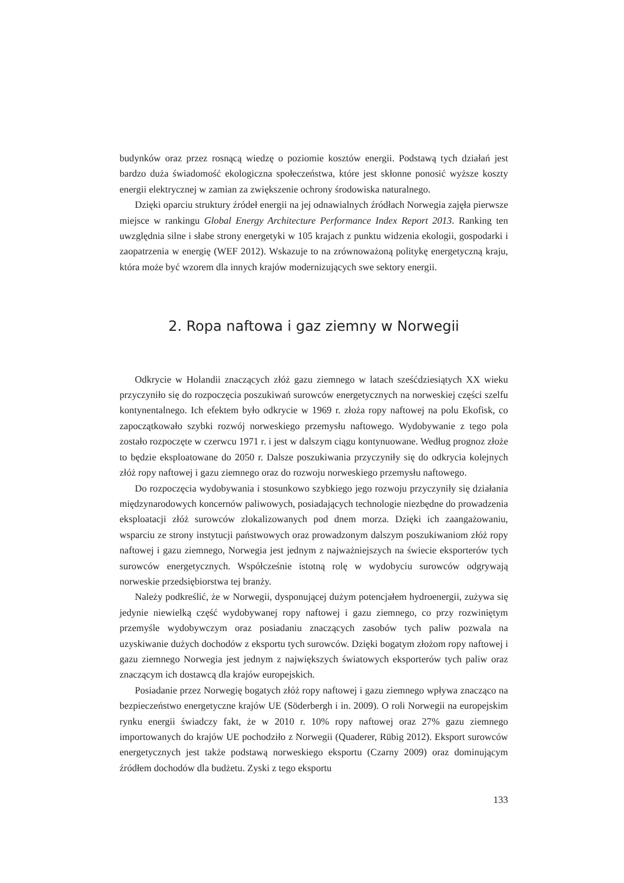budynków oraz przez rosnącą wiedzę o poziomie kosztów energii. Podstawą tych działań jest bardzo duża świadomość ekologiczna społeczeństwa, które jest skłonne ponosić wyższe koszty energii elektrycznej w zamian za zwiększenie ochrony środowiska naturalnego.
Dzięki oparciu struktury źródeł energii na jej odnawialnych źródłach Norwegia zajęła pierwsze miejsce w rankingu Global Energy Architecture Performance Index Report 2013. Ranking ten uwzględnia silne i słabe strony energetyki w 105 krajach z punktu widzenia ekologii, gospodarki i zaopatrzenia w energię (WEF 2012). Wskazuje to na zrównoważoną politykę energetyczną kraju, która może być wzorem dla innych krajów modernizujących swe sektory energii.
2. Ropa naftowa i gaz ziemny w Norwegii
Odkrycie w Holandii znaczących złóż gazu ziemnego w latach sześćdziesiątych XX wieku przyczyniło się do rozpoczęcia poszukiwań surowców energetycznych na norweskiej części szelfu kontynentalnego. Ich efektem było odkrycie w 1969 r. złoża ropy naftowej na polu Ekofisk, co zapoczątkowało szybki rozwój norweskiego przemysłu naftowego. Wydobywanie z tego pola zostało rozpoczęte w czerwcu 1971 r. i jest w dalszym ciągu kontynuowane. Według prognoz złoże to będzie eksploatowane do 2050 r. Dalsze poszukiwania przyczyniły się do odkrycia kolejnych złóż ropy naftowej i gazu ziemnego oraz do rozwoju norweskiego przemysłu naftowego.
Do rozpoczęcia wydobywania i stosunkowo szybkiego jego rozwoju przyczyniły się działania międzynarodowych koncernów paliwowych, posiadających technologie niezbędne do prowadzenia eksploatacji złóż surowców zlokalizowanych pod dnem morza. Dzięki ich zaangażowaniu, wsparciu ze strony instytucji państwowych oraz prowadzonym dalszym poszukiwaniom złóż ropy naftowej i gazu ziemnego, Norwegia jest jednym z najważniejszych na świecie eksporterów tych surowców energetycznych. Współcześnie istotną rolę w wydobyciu surowców odgrywają norweskie przedsiębiorstwa tej branży.
Należy podkreślić, że w Norwegii, dysponującej dużym potencjałem hydroenergii, zużywa się jedynie niewielką część wydobywanej ropy naftowej i gazu ziemnego, co przy rozwiniętym przemyśle wydobywczym oraz posiadaniu znaczących zasobów tych paliw pozwala na uzyskiwanie dużych dochodów z eksportu tych surowców. Dzięki bogatym złożom ropy naftowej i gazu ziemnego Norwegia jest jednym z największych światowych eksporterów tych paliw oraz znaczącym ich dostawcą dla krajów europejskich.
Posiadanie przez Norwegię bogatych złóż ropy naftowej i gazu ziemnego wpływa znacząco na bezpieczeństwo energetyczne krajów UE (Söderbergh i in. 2009). O roli Norwegii na europejskim rynku energii świadczy fakt, że w 2010 r. 10% ropy naftowej oraz 27% gazu ziemnego importowanych do krajów UE pochodziło z Norwegii (Quaderer, Rübig 2012). Eksport surowców energetycznych jest także podstawą norweskiego eksportu (Czarny 2009) oraz dominującym źródłem dochodów dla budżetu. Zyski z tego eksportu
133